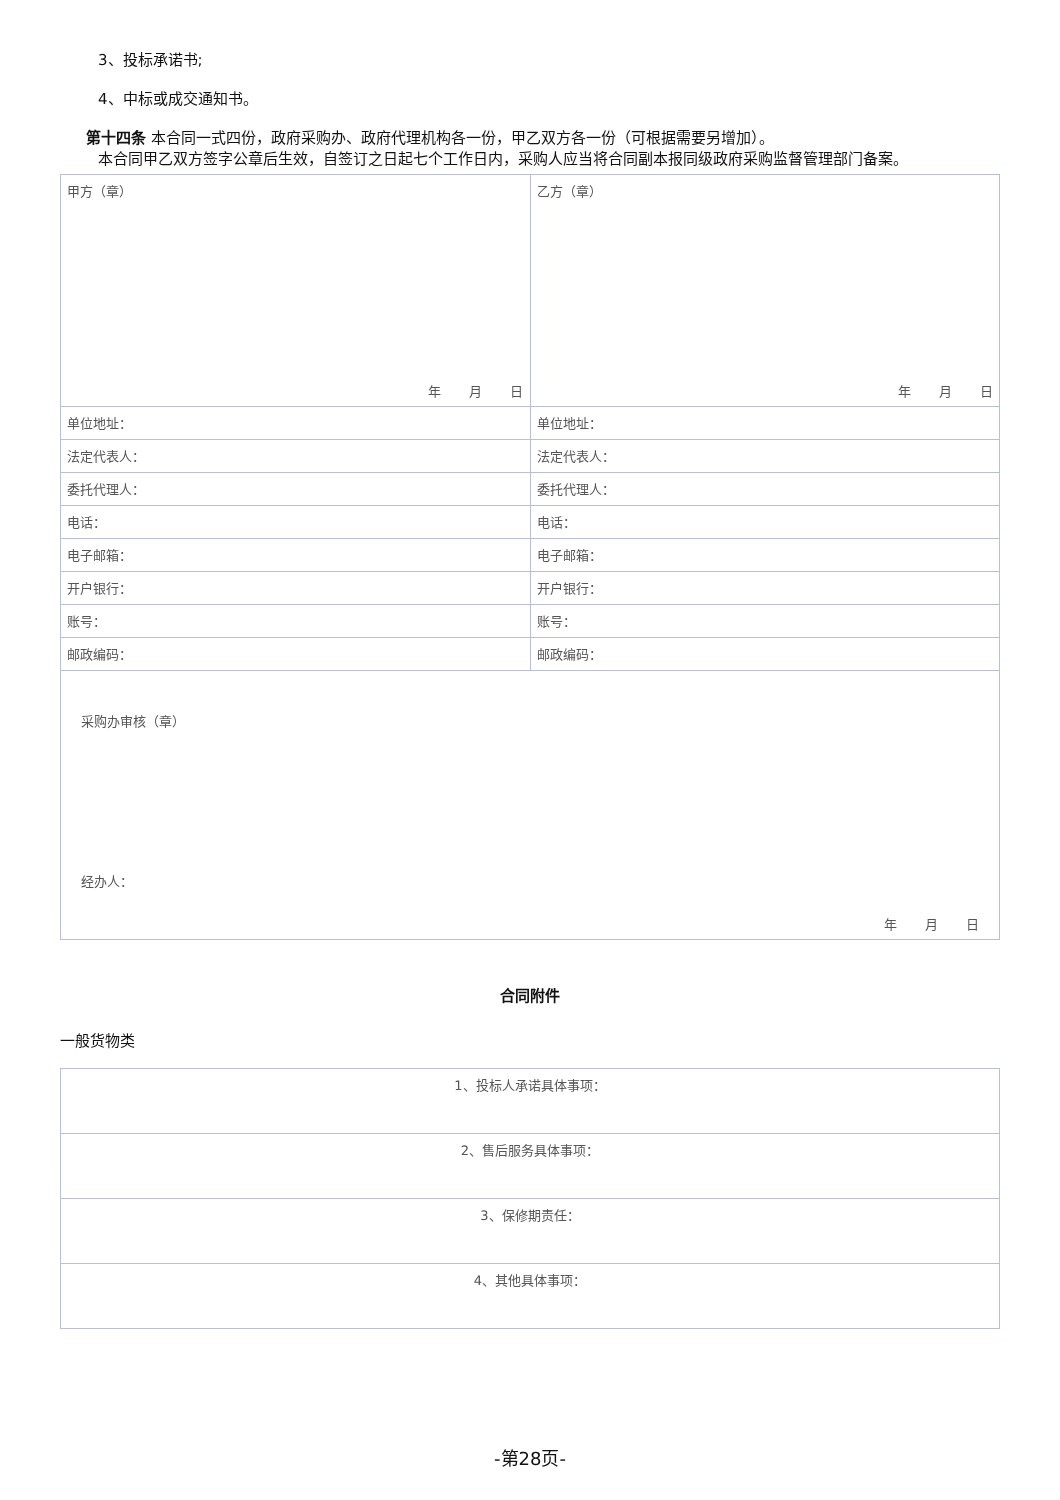3、投标承诺书;
4、中标或成交通知书。
第十四条 本合同一式四份，政府采购办、政府代理机构各一份，甲乙双方各一份（可根据需要另增加）。
本合同甲乙双方签字公章后生效，自签订之日起七个工作日内，采购人应当将合同副本报同级政府采购监督管理部门备案。
| 甲方（章） 年 月 日 | 乙方（章） 年 月 日 |
| 单位地址： | 单位地址： |
| 法定代表人： | 法定代表人： |
| 委托代理人： | 委托代理人： |
| 电话： | 电话： |
| 电子邮箱： | 电子邮箱： |
| 开户银行： | 开户银行： |
| 账号： | 账号： |
| 邮政编码： | 邮政编码： |
| 采购办审核（章） 经办人： 年 月 日 | |
合同附件
一般货物类
| 1、投标人承诺具体事项： |
| 2、售后服务具体事项： |
| 3、保修期责任： |
| 4、其他具体事项： |
-第28页-